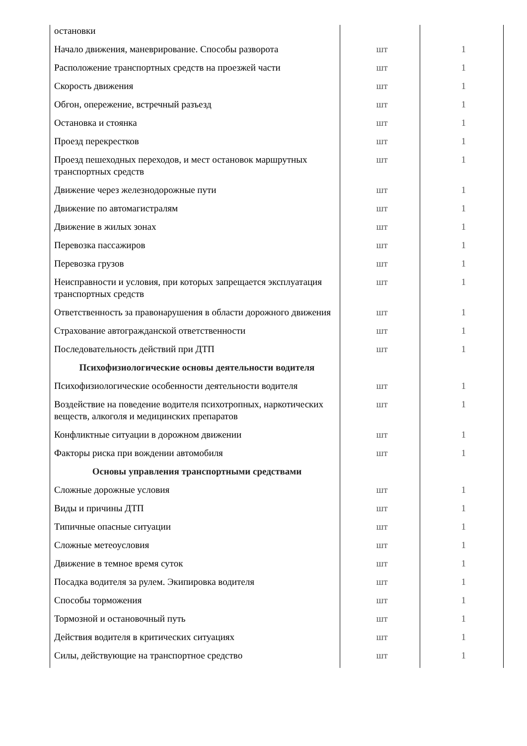| остановки | | |
| Начало движения, маневрирование. Способы разворота | шт | 1 |
| Расположение транспортных средств на проезжей части | шт | 1 |
| Скорость движения | шт | 1 |
| Обгон, опережение, встречный разъезд | шт | 1 |
| Остановка и стоянка | шт | 1 |
| Проезд перекрестков | шт | 1 |
| Проезд пешеходных переходов, и мест остановок маршрутных транспортных средств | шт | 1 |
| Движение через железнодорожные пути | шт | 1 |
| Движение по автомагистралям | шт | 1 |
| Движение в жилых зонах | шт | 1 |
| Перевозка пассажиров | шт | 1 |
| Перевозка грузов | шт | 1 |
| Неисправности и условия, при которых запрещается эксплуатация транспортных средств | шт | 1 |
| Ответственность за правонарушения в области дорожного движения | шт | 1 |
| Страхование автогражданской ответственности | шт | 1 |
| Последовательность действий при ДТП | шт | 1 |
| Психофизиологические основы деятельности водителя | | |
| Психофизиологические особенности деятельности водителя | шт | 1 |
| Воздействие на поведение водителя психотропных, наркотических веществ, алкоголя и медицинских препаратов | шт | 1 |
| Конфликтные ситуации в дорожном движении | шт | 1 |
| Факторы риска при вождении автомобиля | шт | 1 |
| Основы управления транспортными средствами | | |
| Сложные дорожные условия | шт | 1 |
| Виды и причины ДТП | шт | 1 |
| Типичные опасные ситуации | шт | 1 |
| Сложные метеоусловия | шт | 1 |
| Движение в темное время суток | шт | 1 |
| Посадка водителя за рулем. Экипировка водителя | шт | 1 |
| Способы торможения | шт | 1 |
| Тормозной и остановочный путь | шт | 1 |
| Действия водителя в критических ситуациях | шт | 1 |
| Силы, действующие на транспортное средство | шт | 1 |